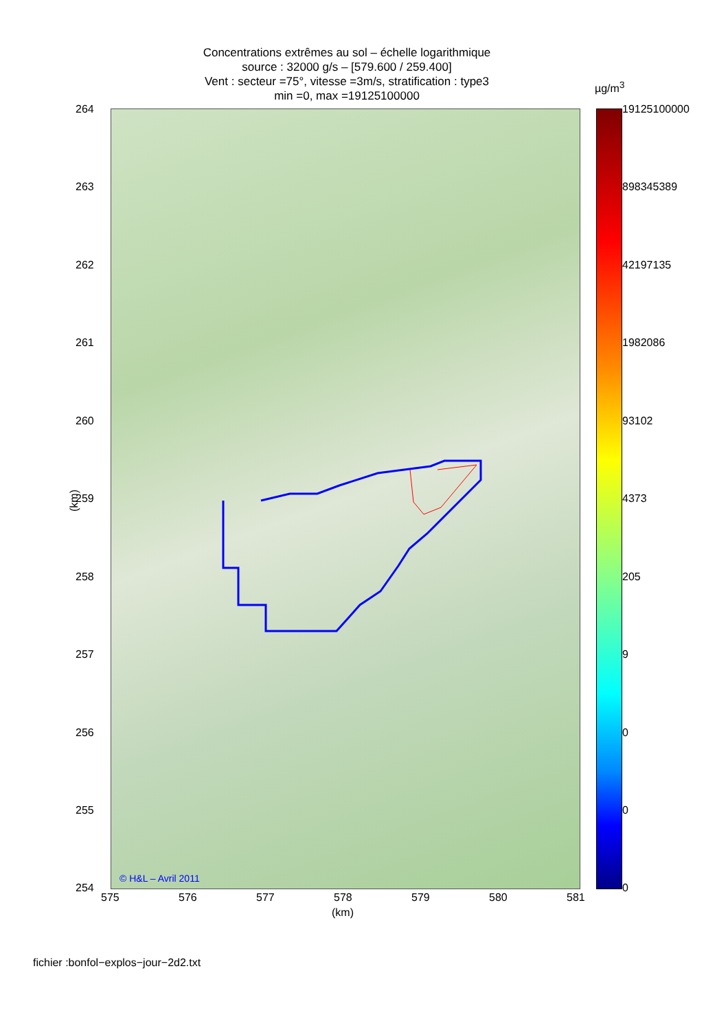Concentrations extrêmes au sol – échelle logarithmique
source : 32000 g/s – [579.600 / 259.400]
Vent : secteur =75°, vitesse =3m/s, stratification : type3
min =0, max =19125100000
µg/m<sup>3</sup>
© H&L – Avril 2011
264
263
262
261
260
259
258
257
256
255
254
(km)
575 576 577 578 579 580 581
(km)
19125100000
898345389
42197135
1982086
93102
4373
205
9
0
0
0
fichier :bonfol−explos−jour−2d2.txt